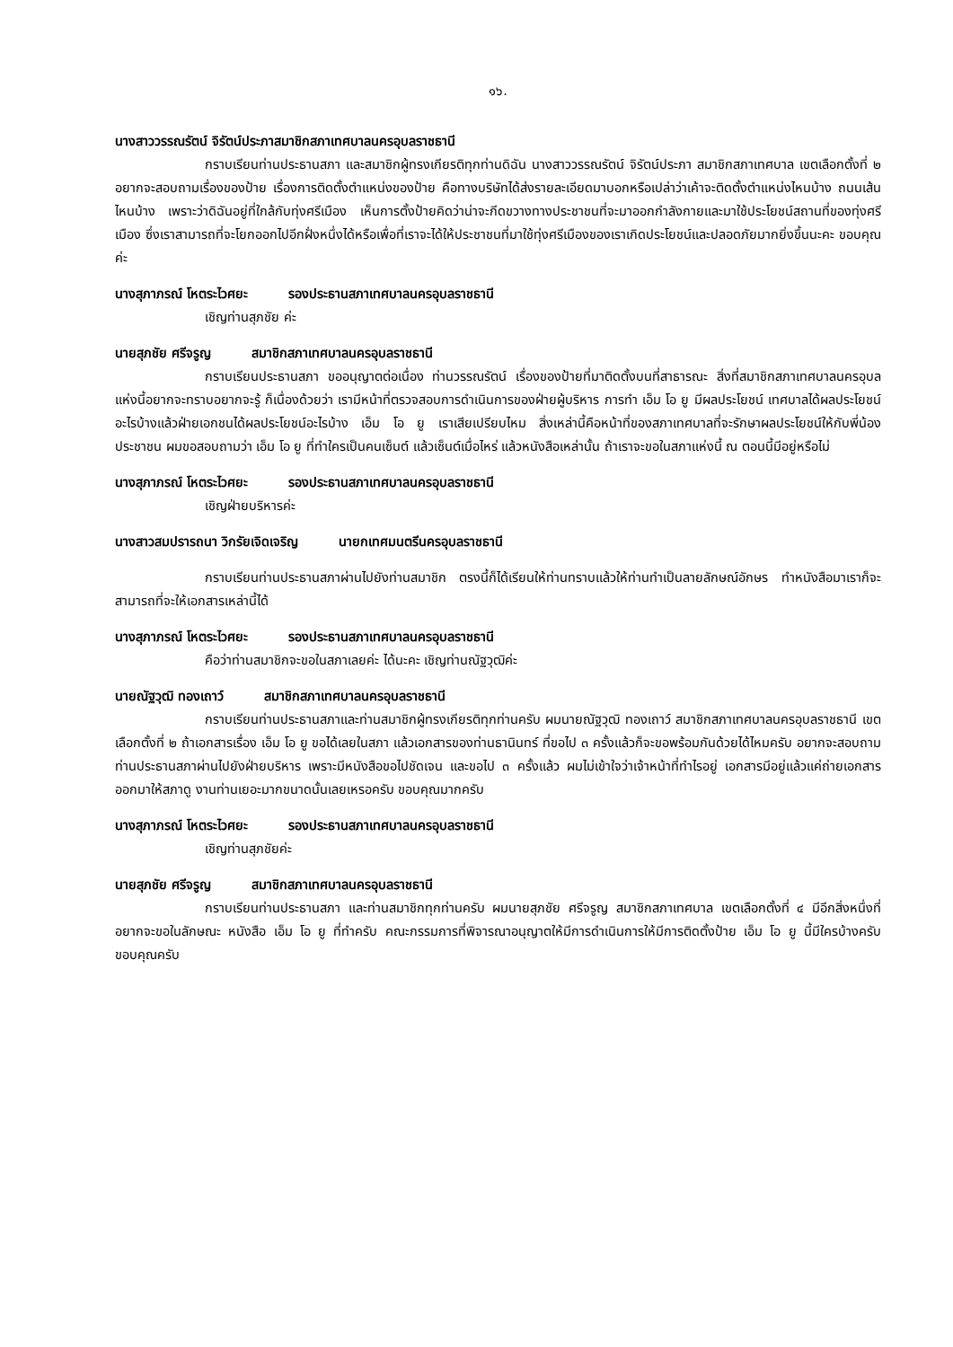๑๖.
นางสาววรรณรัตน์ จิรัตน์ประภาสมาชิกสภาเทศบาลนครอุบลราชธานี
กราบเรียนท่านประธานสภา และสมาชิกผู้ทรงเกียรติทุกท่านดิฉัน นางสาววรรณรัตน์ จิรัตน์ประภา สมาชิกสภาเทศบาล เขตเลือกตั้งที่ ๒ อยากจะสอบถามเรื่องของป้าย เรื่องการติดตั้งตำแหน่งของป้าย คือทางบริษัทได้ส่งรายละเอียดมาบอกหรือเปล่าว่าเค้าจะติดตั้งตำแหน่งไหนบ้าง ถนนเส้นไหนบ้าง เพราะว่าดิฉันอยู่ที่ใกล้กับทุ่งศรีเมือง เห็นการตั้งป้ายคิดว่าน่าจะกีดขวางทางประชาชนที่จะมาออกกำลังกายและมาใช้ประโยชน์สถานที่ของทุ่งศรีเมือง ซึ่งเราสามารถที่จะโยกออกไปอีกฝั่งหนึ่งได้หรือเพื่อที่เราจะได้ให้ประชาชนที่มาใช้ทุ่งศรีเมืองของเราเกิดประโยชน์และปลอดภัยมากยิ่งขึ้นนะคะ ขอบคุณค่ะ
นางสุภาภรณ์ โหตระไวศยะ รองประธานสภาเทศบาลนครอุบลราชธานี
เชิญท่านสุภชัย ค่ะ
นายสุภชัย ศรีจรูญ สมาชิกสภาเทศบาลนครอุบลราชธานี
กราบเรียนประธานสภา ขออนุญาตต่อเนื่อง ท่านวรรณรัตน์ เรื่องของป้ายที่มาติดตั้งบนที่สาธารณะ สิ่งที่สมาชิกสภาเทศบาลนครอุบลแห่งนี้อยากจะทราบอยากจะรู้ ก็เนื่องด้วยว่า เรามีหน้าที่ตรวจสอบการดำเนินการของฝ่ายผู้บริหาร การทำ เอ็ม โอ ยู มีผลประโยชน์ เทศบาลได้ผลประโยชน์อะไรบ้างแล้วฝ่ายเอกชนได้ผลประโยชน์อะไรบ้าง เอ็ม โอ ยู เราเสียเปรียบไหม สิ่งเหล่านี้คือหน้าที่ของสภาเทศบาลที่จะรักษาผลประโยชน์ให้กับพี่น้องประชาชน ผมขอสอบถามว่า เอ็ม โอ ยู ที่ทำใครเป็นคนเซ็นต์ แล้วเซ็นต์เมื่อไหร่ แล้วหนังสือเหล่านั้น ถ้าเราจะขอในสภาแห่งนี้ ณ ตอนนี้มีอยู่หรือไม่
นางสุภาภรณ์ โหตระไวศยะ รองประธานสภาเทศบาลนครอุบลราชธานี
เชิญฝ่ายบริหารค่ะ
นางสาวสมปรารถนา วิกรัยเจิดเจริญ นายกเทศมนตรีนครอุบลราชธานี
กราบเรียนท่านประธานสภาผ่านไปยังท่านสมาชิก ตรงนี้ก็ได้เรียนให้ท่านทราบแล้วให้ท่านทำเป็นลายลักษณ์อักษร ทำหนังสือมาเราก็จะสามารถที่จะให้เอกสารเหล่านี้ได้
นางสุภาภรณ์ โหตระไวศยะ รองประธานสภาเทศบาลนครอุบลราชธานี
คือว่าท่านสมาชิกจะขอในสภาเลยค่ะ ได้นะคะ เชิญท่านณัฐวุฒิค่ะ
นายณัฐวุฒิ ทองเถาว์ สมาชิกสภาเทศบาลนครอุบลราชธานี
กราบเรียนท่านประธานสภาและท่านสมาชิกผู้ทรงเกียรติทุกท่านครับ ผมนายณัฐวุฒิ ทองเถาว์ สมาชิกสภาเทศบาลนครอุบลราชธานี เขตเลือกตั้งที่ ๒ ถ้าเอกสารเรื่อง เอ็ม โอ ยู ขอได้เลยในสภา แล้วเอกสารของท่านธานินทร์ ที่ขอไป ๓ ครั้งแล้วก็จะขอพร้อมกันด้วยได้ไหมครับ อยากจะสอบถามท่านประธานสภาผ่านไปยังฝ่ายบริหาร เพราะมีหนังสือขอไปชัดเจน และขอไป ๓ ครั้งแล้ว ผมไม่เข้าใจว่าเจ้าหน้าที่ทำไรอยู่ เอกสารมีอยู่แล้วแค่ถ่ายเอกสารออกมาให้สภาดู งานท่านเยอะมากขนาดนั้นเลยเหรอครับ ขอบคุณมากครับ
นางสุภาภรณ์ โหตระไวศยะ รองประธานสภาเทศบาลนครอุบลราชธานี
เชิญท่านสุภชัยค่ะ
นายสุภชัย ศรีจรูญ สมาชิกสภาเทศบาลนครอุบลราชธานี
กราบเรียนท่านประธานสภา และท่านสมาชิกทุกท่านครับ ผมนายสุภชัย ศรีจรูญ สมาชิกสภาเทศบาล เขตเลือกตั้งที่ ๔ มีอีกสิ่งหนึ่งที่อยากจะขอในลักษณะ หนังสือ เอ็ม โอ ยู ที่ทำครับ คณะกรรมการที่พิจารณาอนุญาตให้มีการดำเนินการให้มีการติดตั้งป้าย เอ็ม โอ ยู นี้มีใครบ้างครับ ขอบคุณครับ